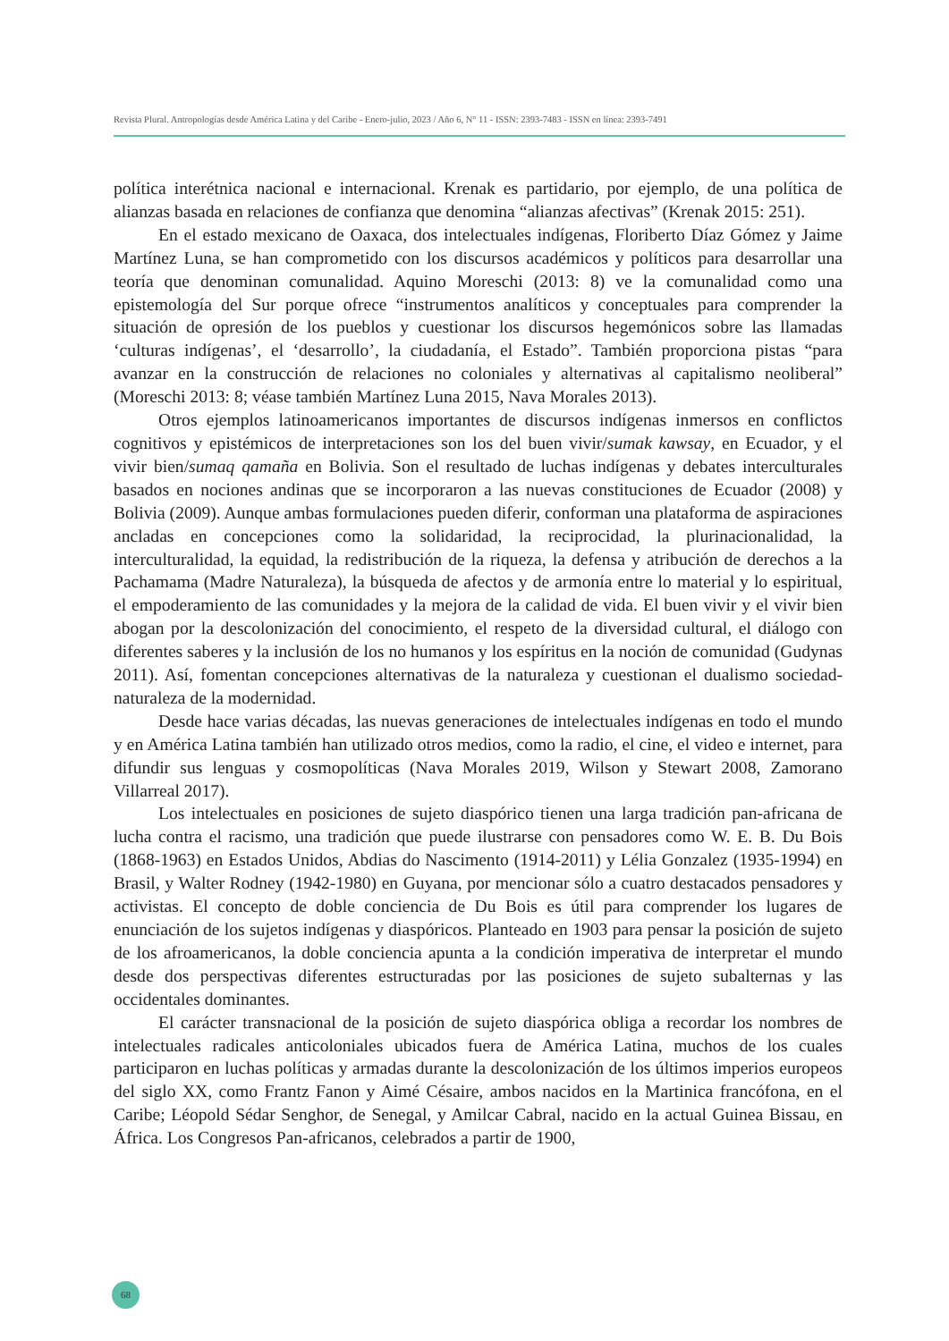Revista Plural. Antropologías desde América Latina y del Caribe - Enero-julio, 2023 / Año 6, N° 11 - ISSN: 2393-7483 - ISSN en línea: 2393-7491
política interétnica nacional e internacional. Krenak es partidario, por ejemplo, de una política de alianzas basada en relaciones de confianza que denomina “alianzas afectivas” (Krenak 2015: 251).
En el estado mexicano de Oaxaca, dos intelectuales indígenas, Floriberto Díaz Gómez y Jaime Martínez Luna, se han comprometido con los discursos académicos y políticos para desarrollar una teoría que denominan comunalidad. Aquino Moreschi (2013: 8) ve la comunalidad como una epistemología del Sur porque ofrece “instrumentos analíticos y conceptuales para comprender la situación de opresión de los pueblos y cuestionar los discursos hegemónicos sobre las llamadas ‘culturas indígenas’, el ‘desarrollo’, la ciudadanía, el Estado”. También proporciona pistas “para avanzar en la construcción de relaciones no coloniales y alternativas al capitalismo neoliberal” (Moreschi 2013: 8; véase también Martínez Luna 2015, Nava Morales 2013).
Otros ejemplos latinoamericanos importantes de discursos indígenas inmersos en conflictos cognitivos y epistémicos de interpretaciones son los del buen vivir/sumak kawsay, en Ecuador, y el vivir bien/sumaq qamaña en Bolivia. Son el resultado de luchas indígenas y debates interculturales basados en nociones andinas que se incorporaron a las nuevas constituciones de Ecuador (2008) y Bolivia (2009). Aunque ambas formulaciones pueden diferir, conforman una plataforma de aspiraciones ancladas en concepciones como la solidaridad, la reciprocidad, la plurinacionalidad, la interculturalidad, la equidad, la redistribución de la riqueza, la defensa y atribución de derechos a la Pachamama (Madre Naturaleza), la búsqueda de afectos y de armonía entre lo material y lo espiritual, el empoderamiento de las comunidades y la mejora de la calidad de vida. El buen vivir y el vivir bien abogan por la descolonización del conocimiento, el respeto de la diversidad cultural, el diálogo con diferentes saberes y la inclusión de los no humanos y los espíritus en la noción de comunidad (Gudynas 2011). Así, fomentan concepciones alternativas de la naturaleza y cuestionan el dualismo sociedad-naturaleza de la modernidad.
Desde hace varias décadas, las nuevas generaciones de intelectuales indígenas en todo el mundo y en América Latina también han utilizado otros medios, como la radio, el cine, el video e internet, para difundir sus lenguas y cosmopolíticas (Nava Morales 2019, Wilson y Stewart 2008, Zamorano Villarreal 2017).
Los intelectuales en posiciones de sujeto diaspórico tienen una larga tradición pan-africana de lucha contra el racismo, una tradición que puede ilustrarse con pensadores como W. E. B. Du Bois (1868-1963) en Estados Unidos, Abdias do Nascimento (1914-2011) y Lélia Gonzalez (1935-1994) en Brasil, y Walter Rodney (1942-1980) en Guyana, por mencionar sólo a cuatro destacados pensadores y activistas. El concepto de doble conciencia de Du Bois es útil para comprender los lugares de enunciación de los sujetos indígenas y diaspóricos. Planteado en 1903 para pensar la posición de sujeto de los afroamericanos, la doble conciencia apunta a la condición imperativa de interpretar el mundo desde dos perspectivas diferentes estructuradas por las posiciones de sujeto subalternas y las occidentales dominantes.
El carácter transnacional de la posición de sujeto diaspórica obliga a recordar los nombres de intelectuales radicales anticoloniales ubicados fuera de América Latina, muchos de los cuales participaron en luchas políticas y armadas durante la descolonización de los últimos imperios europeos del siglo XX, como Frantz Fanon y Aimé Césaire, ambos nacidos en la Martinica francófona, en el Caribe; Léopold Sédar Senghor, de Senegal, y Amilcar Cabral, nacido en la actual Guinea Bissau, en África. Los Congresos Pan-africanos, celebrados a partir de 1900,
68